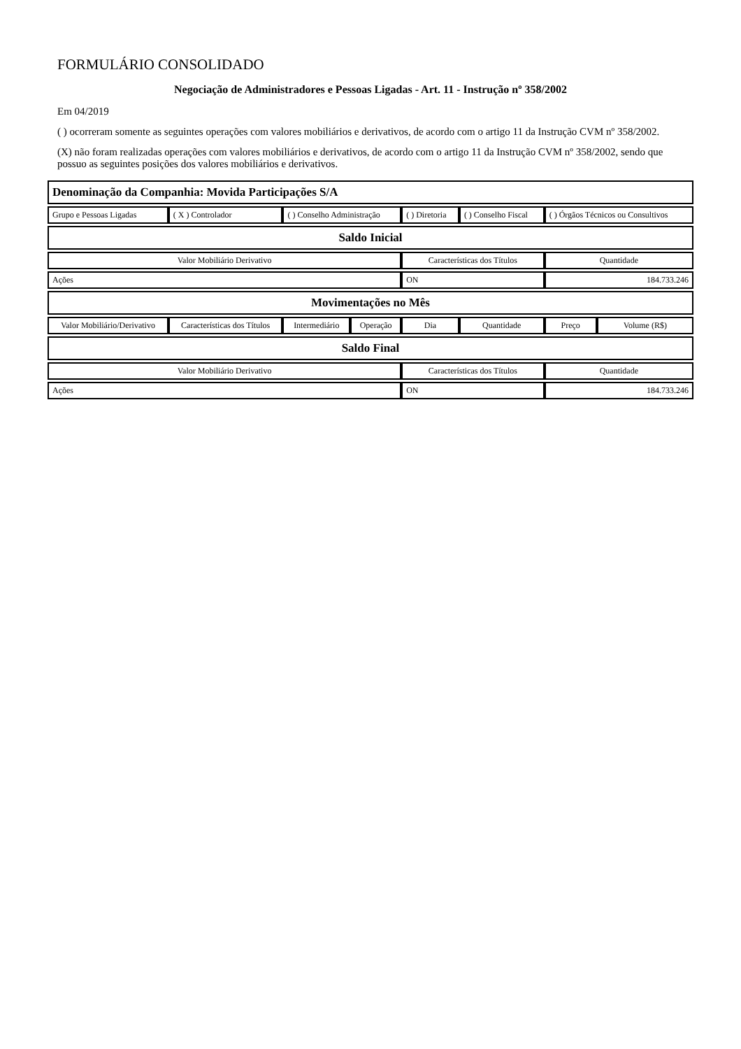FORMULÁRIO CONSOLIDADO
Negociação de Administradores e Pessoas Ligadas - Art. 11 - Instrução nº 358/2002
Em 04/2019
( ) ocorreram somente as seguintes operações com valores mobiliários e derivativos, de acordo com o artigo 11 da Instrução CVM nº 358/2002.
(X) não foram realizadas operações com valores mobiliários e derivativos, de acordo com o artigo 11 da Instrução CVM nº 358/2002, sendo que possuo as seguintes posições dos valores mobiliários e derivativos.
| Denominação da Companhia: Movida Participações S/A | | | | | | | |
| Grupo e Pessoas Ligadas | ( X ) Controlador | ( ) Conselho Administração | | ( ) Diretoria | ( ) Conselho Fiscal | ( ) Órgãos Técnicos ou Consultivos | |
| Saldo Inicial | | | | | | | |
| Valor Mobiliário Derivativo | | | | Características dos Títulos | | Quantidade | |
| Ações | | | | ON | | 184.733.246 | |
| Movimentações no Mês | | | | | | | |
| Valor Mobiliário/Derivativo | Características dos Títulos | Intermediário | Operação | Dia | Quantidade | Preço | Volume (R$) |
| Saldo Final | | | | | | | |
| Valor Mobiliário Derivativo | | | | Características dos Títulos | | Quantidade | |
| Ações | | | | ON | | 184.733.246 | |